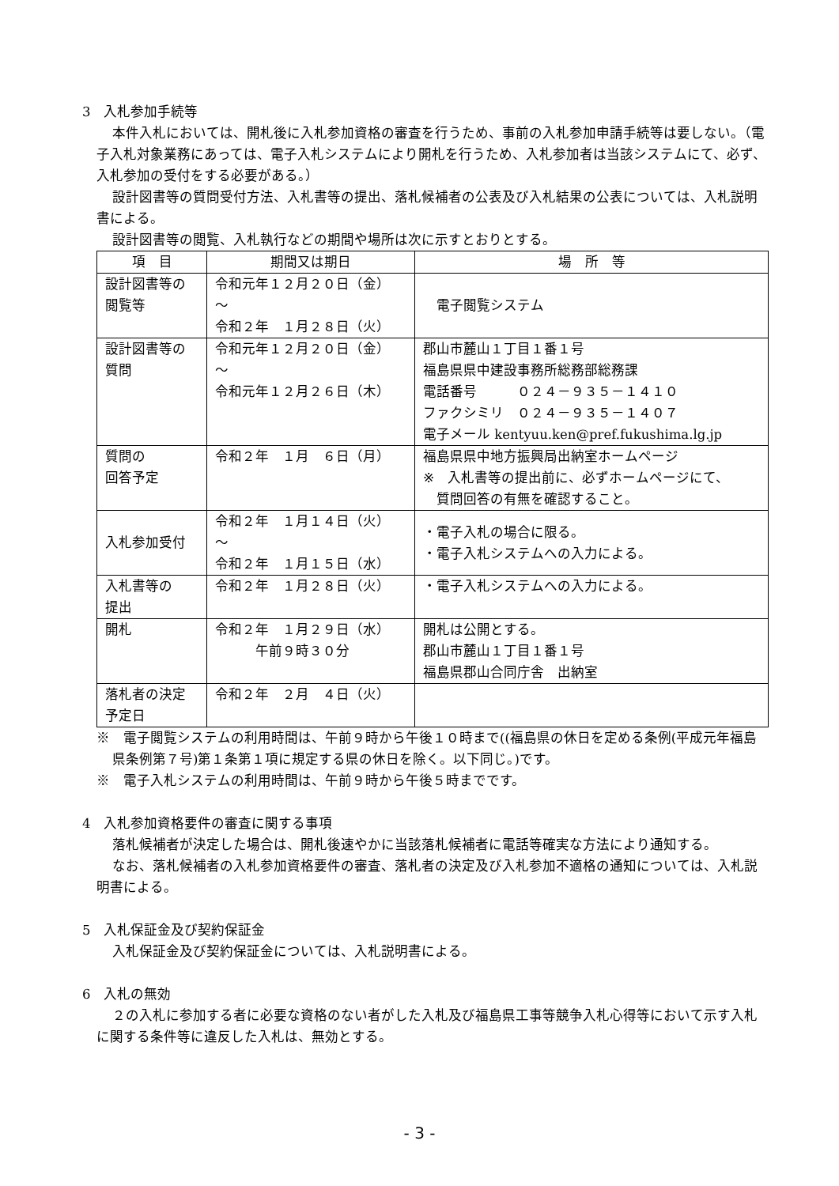3　入札参加手続等
本件入札においては、開札後に入札参加資格の審査を行うため、事前の入札参加申請手続等は要しない。（電子入札対象業務にあっては、電子入札システムにより開札を行うため、入札参加者は当該システムにて、必ず、入札参加の受付をする必要がある。）
設計図書等の質問受付方法、入札書等の提出、落札候補者の公表及び入札結果の公表については、入札説明書による。
設計図書等の閲覧、入札執行などの期間や場所は次に示すとおりとする。
| 項 目 | 期間又は期日 | 場 所 等 |
| --- | --- | --- |
| 設計図書等の 閲覧等 | 令和元年１２月２０日（金） ～ 令和２年 １月２８日（火） | 電子閲覧システム |
| 設計図書等の 質問 | 令和元年１２月２０日（金） ～ 令和元年１２月２６日（木） | 郡山市麓山１丁目１番１号 福島県県中建設事務所総務部総務課 電話番号 ０２４－９３５－１４１０ ファクシミリ ０２４－９３５－１４０７ 電子メール kentyuu.ken@pref.fukushima.lg.jp |
| 質問の 回答予定 | 令和２年 １月 ６日（月） | 福島県県中地方振興局出納室ホームページ ※ 入札書等の提出前に、必ずホームページにて、 質問回答の有無を確認すること。 |
| 入札参加受付 | 令和２年 １月１４日（火） ～ 令和２年 １月１５日（水） | ・電子入札の場合に限る。 ・電子入札システムへの入力による。 |
| 入札書等の 提出 | 令和２年 １月２８日（火） | ・電子入札システムへの入力による。 |
| 開札 | 令和２年 １月２９日（水） 午前９時３０分 | 開札は公開とする。 郡山市麓山１丁目１番１号 福島県郡山合同庁舎 出納室 |
| 落札者の決定 予定日 | 令和２年 ２月 ４日（火） | |
※　電子閲覧システムの利用時間は、午前９時から午後１０時まで((福島県の休日を定める条例(平成元年福島県条例第７号)第１条第１項に規定する県の休日を除く。以下同じ。)です。
※　電子入札システムの利用時間は、午前９時から午後５時までです。
4　入札参加資格要件の審査に関する事項
落札候補者が決定した場合は、開札後速やかに当該落札候補者に電話等確実な方法により通知する。
なお、落札候補者の入札参加資格要件の審査、落札者の決定及び入札参加不適格の通知については、入札説明書による。
5　入札保証金及び契約保証金
入札保証金及び契約保証金については、入札説明書による。
6　入札の無効
２の入札に参加する者に必要な資格のない者がした入札及び福島県工事等競争入札心得等において示す入札に関する条件等に違反した入札は、無効とする。
- 3 -